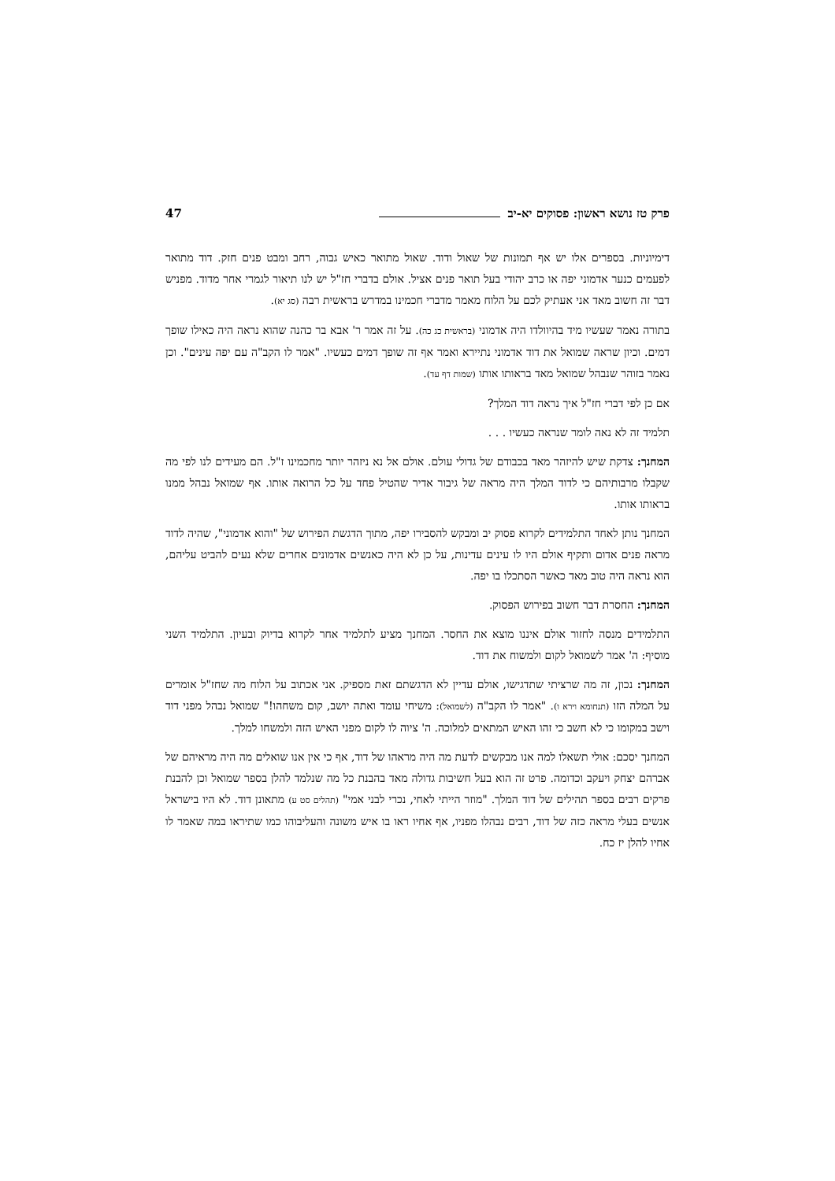פרק טז נושא ראשון: פסוקים יא-יב 47
דימיוניות. בספרים אלו יש אף תמונות של שאול ודוד. שאול מתואר כאיש גבוה, רחב ומבט פנים חזק. דוד מתואר לפעמים כנער אדמוני יפה או כרב יהודי בעל תואר פנים אציל. אולם בדברי חז"ל יש לנו תיאור לגמרי אחר מדוד. מפניש דבר זה חשוב מאד אני אעתיק לכם על הלוח מאמר מדברי חכמינו במדרש בראשית רבה (סג יא).
בתורה נאמר שעשיו מיד בהיוולדו היה אדמוני (בראשית כג כה). על זה אמר ר' אבא בר כהנה שהוא נראה היה כאילו שופך דמים. וכיון שראה שמואל את דוד אדמוני נתיירא ואמר אף זה שופך דמים כעשיו. "אמר לו הקב"ה עם יפה עינים". וכן נאמר בזוהר שנבהל שמואל מאד בראותו אותו (שמות דף עד).
אם כן לפי דברי חז"ל איך נראה דוד המלך?
תלמיד זה לא נאה לומר שנראה כעשיו . . .
המחנך: צדקת שיש להיזהר מאד בכבודם של גדולי עולם. אולם אל נא ניזהר יותר מחכמינו ז"ל. הם מעידים לנו לפי מה שקבלו מרבותיהם כי לדוד המלך היה מראה של גיבור אדיר שהטיל פחד על כל הרואה אותו. אף שמואל נבהל ממנו בראותו אותו.
המחנך נותן לאחד התלמידים לקרוא פסוק יב ומבקש להסבירו יפה, מתוך הדגשת הפירוש של "והוא אדמוני", שהיה לדוד מראה פנים אדום ותקיף אולם היו לו עינים עדינות, על כן לא היה כאנשים אדמונים אחרים שלא נעים להביט עליהם, הוא נראה היה טוב מאד כאשר הסתכלו בו יפה.
המחנך: החסרת דבר חשוב בפירוש הפסוק.
התלמידים מנסה לחזור אולם איננו מוצא את החסר. המחנך מציע לתלמיד אחר לקרוא בדיוק ובעיון. התלמיד השני מוסיף: ה' אמר לשמואל לקום ולמשוח את דוד.
המחנך: נכון, זה מה שרציתי שתדגישו, אולם עדיין לא הדגשתם זאת מספיק. אני אכתוב על הלוח מה שחז"ל אומרים על המלה הזו (תנחומא וירא ו). "אמר לו הקב"ה (לשמואל): משיחי עומד ואתה יושב, קום משחהו!" שמואל נבהל מפני דוד וישב במקומו כי לא חשב כי זהו האיש המתאים למלוכה. ה' ציוה לו לקום מפני האיש הזה ולמשחו למלך.
המחנך יסכם: אולי תשאלו למה אנו מבקשים לדעת מה היה מראהו של דוד, אף כי אין אנו שואלים מה היה מראיהם של אברהם יצחק ויעקב וכדומה. פרט זה הוא בעל חשיבות גדולה מאד בהבנת כל מה שנלמד להלן בספר שמואל וכן להבנת פרקים רבים בספר תהילים של דוד המלך. "מוזר הייתי לאחי, נכרי לבני אמי" (תהלים סט ע) מתאונן דוד. לא היו בישראל אנשים בעלי מראה כזה של דוד, רבים נבהלו מפניו, אף אחיו ראו בו איש משונה והעליבוהו כמו שתיראו במה שאמר לו אחיו להלן יז כח.